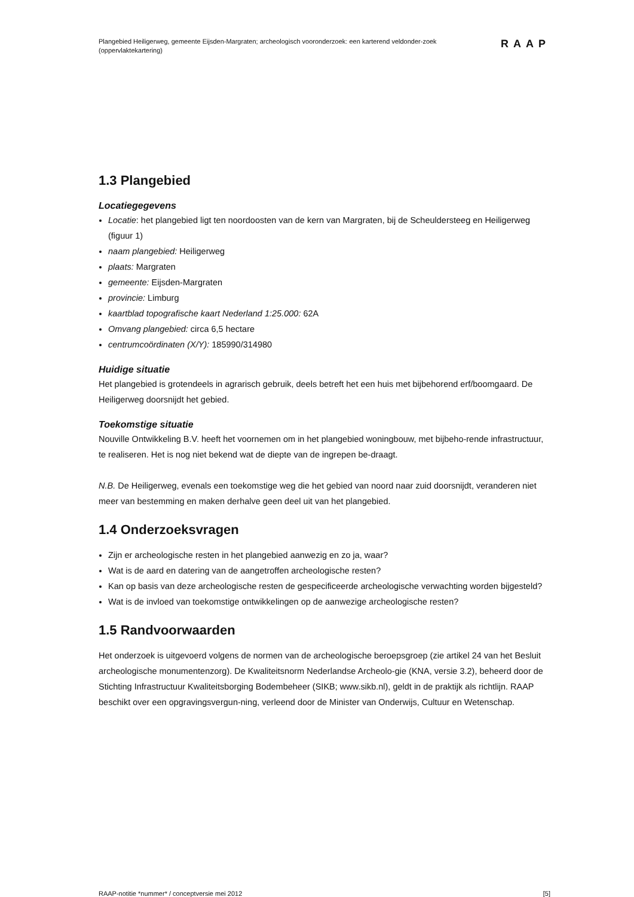Plangebied Heiligerweg, gemeente Eijsden-Margraten; archeologisch vooronderzoek: een karterend veldonder-zoek (oppervlaktekartering)
RAAP
1.3 Plangebied
Locatiegegevens
Locatie: het plangebied ligt ten noordoosten van de kern van Margraten, bij de Scheuldersteeg en Heiligerweg (figuur 1)
naam plangebied: Heiligerweg
plaats: Margraten
gemeente: Eijsden-Margraten
provincie: Limburg
kaartblad topografische kaart Nederland 1:25.000: 62A
Omvang plangebied: circa 6,5 hectare
centrumcoördinaten (X/Y): 185990/314980
Huidige situatie
Het plangebied is grotendeels in agrarisch gebruik, deels betreft het een huis met bijbehorend erf/boomgaard. De Heiligerweg doorsnijdt het gebied.
Toekomstige situatie
Nouville Ontwikkeling B.V. heeft het voornemen om in het plangebied woningbouw, met bijbeho-rende infrastructuur, te realiseren. Het is nog niet bekend wat de diepte van de ingrepen be-draagt.
N.B. De Heiligerweg, evenals een toekomstige weg die het gebied van noord naar zuid doorsnijdt, veranderen niet meer van bestemming en maken derhalve geen deel uit van het plangebied.
1.4 Onderzoeksvragen
Zijn er archeologische resten in het plangebied aanwezig en zo ja, waar?
Wat is de aard en datering van de aangetroffen archeologische resten?
Kan op basis van deze archeologische resten de gespecificeerde archeologische verwachting worden bijgesteld?
Wat is de invloed van toekomstige ontwikkelingen op de aanwezige archeologische resten?
1.5 Randvoorwaarden
Het onderzoek is uitgevoerd volgens de normen van de archeologische beroepsgroep (zie artikel 24 van het Besluit archeologische monumentenzorg). De Kwaliteitsnorm Nederlandse Archeolo-gie (KNA, versie 3.2), beheerd door de Stichting Infrastructuur Kwaliteitsborging Bodembeheer (SIKB; www.sikb.nl), geldt in de praktijk als richtlijn. RAAP beschikt over een opgravingsvergun-ning, verleend door de Minister van Onderwijs, Cultuur en Wetenschap.
RAAP-notitie *nummer* / conceptversie mei 2012 [5]